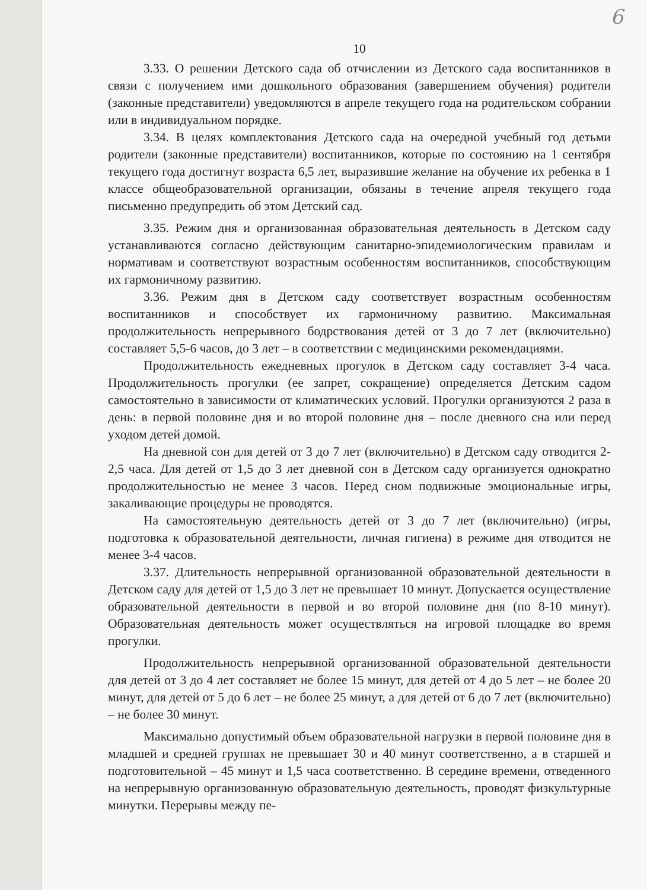6
10
3.33. О решении Детского сада об отчислении из Детского сада воспитанников в связи с получением ими дошкольного образования (завершением обучения) родители (законные представители) уведомляются в апреле текущего года на родительском собрании или в индивидуальном порядке.
3.34. В целях комплектования Детского сада на очередной учебный год детьми родители (законные представители) воспитанников, которые по состоянию на 1 сентября текущего года достигнут возраста 6,5 лет, выразившие желание на обучение их ребенка в 1 классе общеобразовательной организации, обязаны в течение апреля текущего года письменно предупредить об этом Детский сад.
3.35. Режим дня и организованная образовательная деятельность в Детском саду устанавливаются согласно действующим санитарно-эпидемиологическим правилам и нормативам и соответствуют возрастным особенностям воспитанников, способствующим их гармоничному развитию.
3.36. Режим дня в Детском саду соответствует возрастным особенностям воспитанников и способствует их гармоничному развитию. Максимальная продолжительность непрерывного бодрствования детей от 3 до 7 лет (включительно) составляет 5,5-6 часов, до 3 лет – в соответствии с медицинскими рекомендациями.
Продолжительность ежедневных прогулок в Детском саду составляет 3-4 часа. Продолжительность прогулки (ее запрет, сокращение) определяется Детским садом самостоятельно в зависимости от климатических условий. Прогулки организуются 2 раза в день: в первой половине дня и во второй половине дня – после дневного сна или перед уходом детей домой.
На дневной сон для детей от 3 до 7 лет (включительно) в Детском саду отводится 2-2,5 часа. Для детей от 1,5 до 3 лет дневной сон в Детском саду организуется однократно продолжительностью не менее 3 часов. Перед сном подвижные эмоциональные игры, закаливающие процедуры не проводятся.
На самостоятельную деятельность детей от 3 до 7 лет (включительно) (игры, подготовка к образовательной деятельности, личная гигиена) в режиме дня отводится не менее 3-4 часов.
3.37. Длительность непрерывной организованной образовательной деятельности в Детском саду для детей от 1,5 до 3 лет не превышает 10 минут. Допускается осуществление образовательной деятельности в первой и во второй половине дня (по 8-10 минут). Образовательная деятельность может осуществляться на игровой площадке во время прогулки.
Продолжительность непрерывной организованной образовательной деятельности для детей от 3 до 4 лет составляет не более 15 минут, для детей от 4 до 5 лет – не более 20 минут, для детей от 5 до 6 лет – не более 25 минут, а для детей от 6 до 7 лет (включительно) – не более 30 минут.
Максимально допустимый объем образовательной нагрузки в первой половине дня в младшей и средней группах не превышает 30 и 40 минут соответственно, а в старшей и подготовительной – 45 минут и 1,5 часа соответственно. В середине времени, отведенного на непрерывную организованную образовательную деятельность, проводят физкультурные минутки. Перерывы между пе-